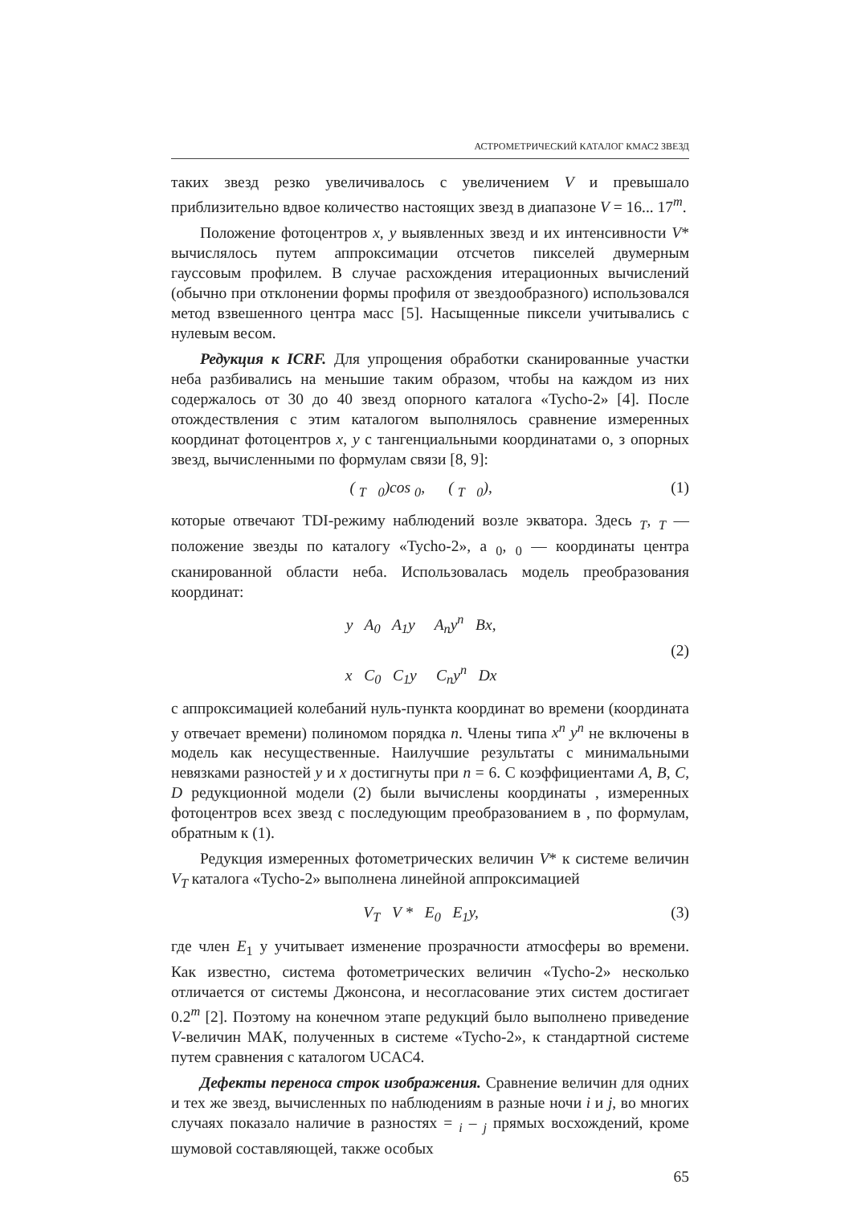АСТРОМЕТРИЧЕСКИЙ КАТАЛОГ КМАС2 ЗВЕЗД
таких звезд резко увеличивалось с увеличением V и превышало приблизительно вдвое количество настоящих звезд в диапазоне V = 16... 17<sup>m</sup>.
Положение фотоцентров x, y выявленных звезд и их интенсивности V* вычислялось путем аппроксимации отсчетов пикселей двумерным гауссовым профилем. В случае расхождения итерационных вычислений (обычно при отклонении формы профиля от звездообразного) использовался метод взвешенного центра масс [5]. Насыщенные пиксели учитывались с нулевым весом.
Редукция к ICRF. Для упрощения обработки сканированные участки неба разбивались на меньшие таким образом, чтобы на каждом из них содержалось от 30 до 40 звезд опорного каталога «Tycho-2» [4]. После отождествления с этим каталогом выполнялось сравнение измеренных координат фотоцентров x, y с тангенциальными координатами о, з опорных звезд, вычисленными по формулам связи [8, 9]:
( <sub>T</sub> <sub>0</sub>)cos <sub>0</sub>, ( <sub>T</sub> <sub>0</sub>), (1)
которые отвечают TDI-режиму наблюдений возле экватора. Здесь <sub>T</sub>, <sub>T</sub> — положение звезды по каталогу «Tycho-2», а <sub>0</sub>, <sub>0</sub> — координаты центра сканированной области неба. Использовалась модель преобразования координат:
y A<sub>0</sub> A<sub>1</sub>y A<sub>n</sub>y<sup>n</sup> Bx,
x C<sub>0</sub> C<sub>1</sub>y C<sub>n</sub>y<sup>n</sup> Dx (2)
с аппроксимацией колебаний нуль-пункта координат во времени (координата y отвечает времени) полиномом порядка n. Члены типа x<sup>n</sup> y<sup>n</sup> не включены в модель как несущественные. Наилучшие результаты с минимальными невязками разностей y и x достигнуты при n = 6. С коэффициентами A, B, C, D редукционной модели (2) были вычислены координаты , измеренных фотоцентров всех звезд с последующим преобразованием в , по формулам, обратным к (1).
Редукция измеренных фотометрических величин V* к системе величин V<sub>T</sub> каталога «Tycho-2» выполнена линейной аппроксимацией
V<sub>T</sub> V * E<sub>0</sub> E<sub>1</sub>y, (3)
где член E<sub>1</sub> y учитывает изменение прозрачности атмосферы во времени. Как известно, система фотометрических величин «Tycho-2» несколько отличается от системы Джонсона, и несогласование этих систем достигает 0.2<sup>m</sup> [2]. Поэтому на конечном этапе редукций было выполнено приведение V-величин МАК, полученных в системе «Tycho-2», к стандартной системе путем сравнения с каталогом UCAC4.
Дефекты переноса строк изображения. Сравнение величин для одних и тех же звезд, вычисленных по наблюдениям в разные ночи i и j, во многих случаях показало наличие в разностях = <sub>i</sub> – <sub>j</sub> прямых восхождений, кроме шумовой составляющей, также особых
65